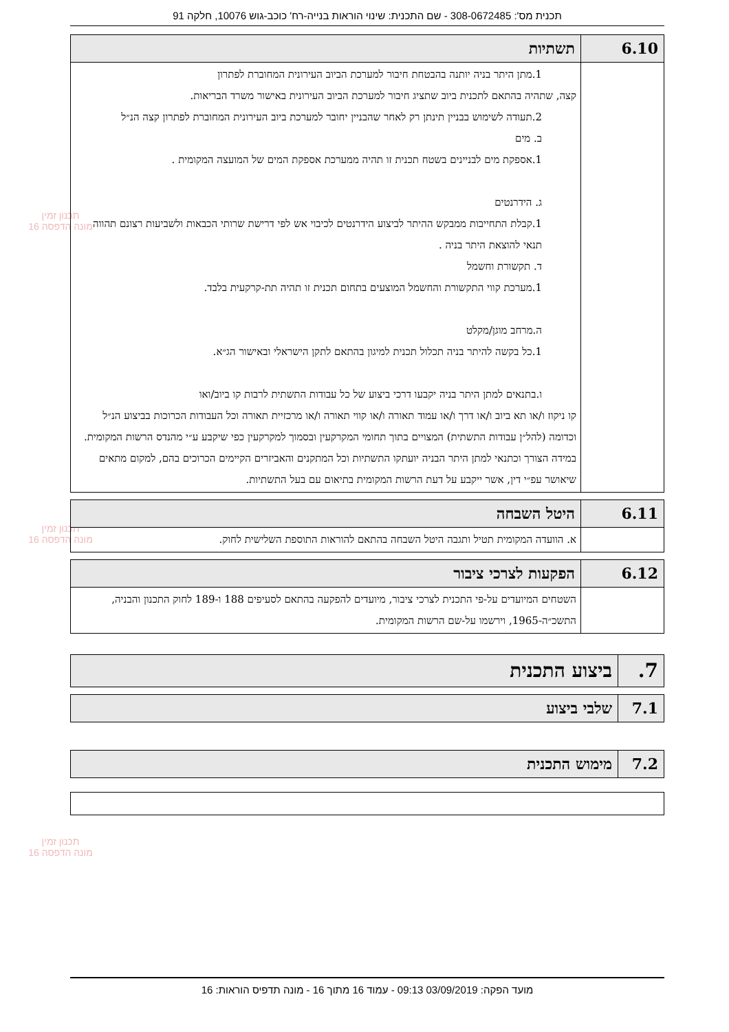תכנית מס': 308-0672485 - שם התכנית: שינוי הוראות בנייה-רח' כוכב-גוש 10076, חלקה 91
תכנון זמין
מונה הדפסה 16
תכנון זמין
מונה הדפסה 16
תכנון זמין
מונה הדפסה 16
| 6.10 | תשתיות |
| --- | --- |
| | 1.מתן היתר בניה יותנה בהבטחת חיבור למערכת הביוב העירונית המחוברת לפתרון קצה, שתהיה בהתאם לתכנית ביוב שתציג חיבור למערכת הביוב העירונית באישור משרד הבריאות. 2.תעודה לשימוש בבניין תינתן רק לאחר שהבניין יחובר למערכת ביוב העירונית המחוברת לפתרון קצה הנ״ל ב. מים 1.אספקת מים לבניינים בשטח תכנית זו תהיה ממערכת אספקת המים של המועצה המקומית . ג. הידרנטים 1.קבלת התחייבות ממבקש ההיתר לביצוע הידרנטים לכיבוי אש לפי דרישת שרותי הכבאות ולשביעות רצונם תהווה תנאי להוצאת היתר בניה . ד. תקשורת וחשמל 1.מערכת קווי התקשורת והחשמל המוצעים בתחום תכנית זו תהיה תת-קרקעית בלבד. ה.מרחב מוגן/מקלט 1.כל בקשה להיתר בניה תכלול תכנית למיגון בהתאם לתקן הישראלי ובאישור הג״א. ו.בתנאים למתן היתר בניה יקבעו דרכי ביצוע של כל עבודות התשתית לרבות קו ביוב/ואו קו ניקוז ו/או תא ביוב ו/או דרך ו/או עמוד תאורה ו/או קווי תאורה ו/או מרכזיית תאורה וכל העבודות הכרוכות בביצוע הנ״ל וכדומה (להל״ן עבודות התשתית) המצויים בתוך תחומי המקרקעין ובסמוך למקרקעין כפי שיקבע ע״י מהנדס הרשות המקומית. במידה הצורך וכתנאי למתן היתר הבניה יועתקו התשתיות וכל המתקנים והאביזרים הקיימים הכרוכים בהם, למקום מתאים שיאושר עפ״י דין, אשר ייקבע על דעת הרשות המקומית בתיאום עם בעל התשתיות. |
| 6.11 | היטל השבחה |
| --- | --- |
| | א. הוועדה המקומית תטיל ותגבה היטל השבחה בהתאם להוראות התוספת השלישית לחוק. |
| 6.12 | הפקעות לצרכי ציבור |
| --- | --- |
| | השטחים המיועדים על-פי התכנית לצרכי ציבור, מיועדים להפקעה בהתאם לסעיפים 188 ו-189 לחוק התכנון והבניה, התשכ״ה-1965, וירשמו על-שם הרשות המקומית. |
| 7. | ביצוע התכנית |
| --- | --- |
| 7.1 | שלבי ביצוע |
| --- | --- |
| 7.2 | מימוש התכנית |
| --- | --- |
מועד הפקה: 03/09/2019 09:13 - עמוד 16 מתוך 16 - מונה תדפיס הוראות: 16